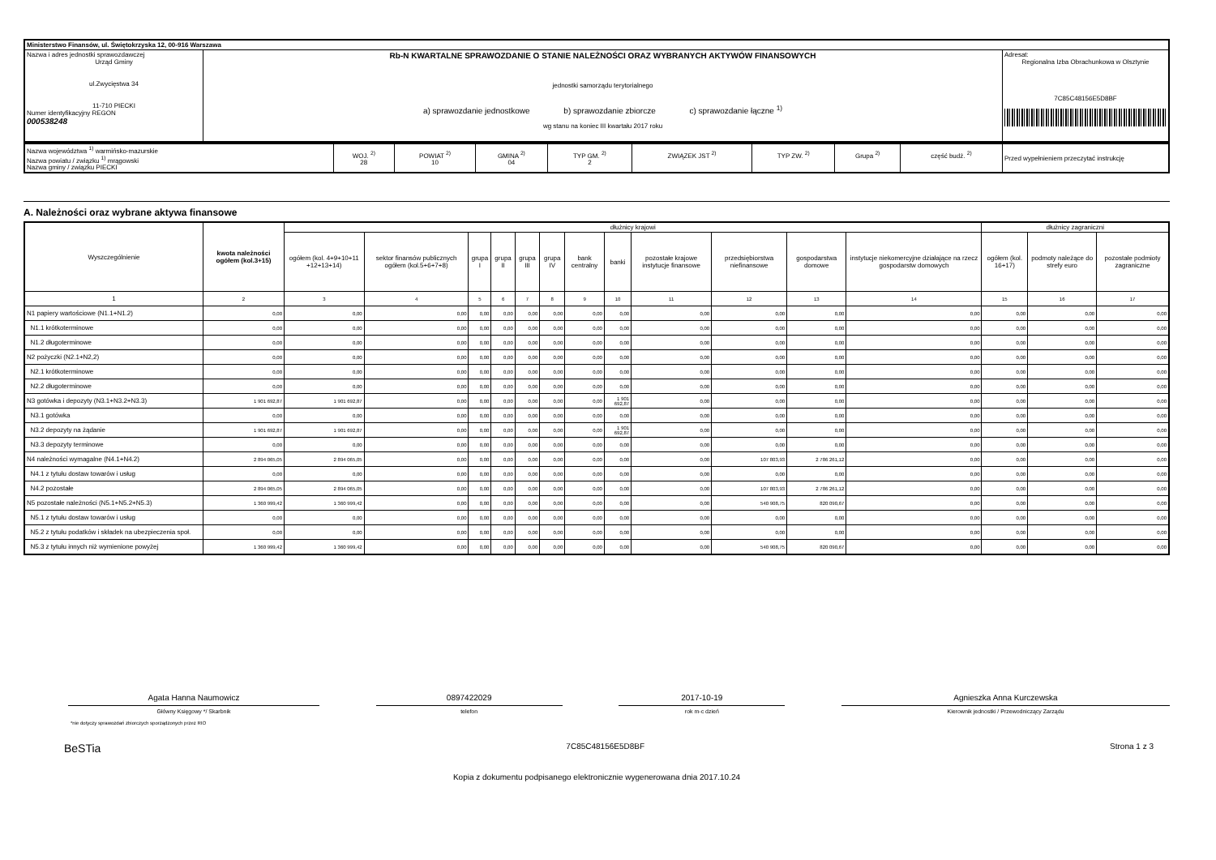| Ministerstwo Finansów, ul. Świętokrzyska 12, 00-916 Warszawa | | |
| Nazwa i adres jednostki sprawozdawczej Urząd Gminy ul.Zwycięstwa 34 11-710 PIECKI Numer identyfikacyjny REGON 000538248 | Rb-N KWARTALNE SPRAWOZDANIE O STANIE NALEŻNOŚCI ORAZ WYBRANYCH AKTYWÓW FINANSOWYCH jednostki samorządu terytorialnego a) sprawozdanie jednostkowe b) sprawozdanie zbiorcze c) sprawozdanie łączne <sup>1)</sup> wg stanu na koniec III kwartału 2017 roku | Adresat: Regionalna Izba Obrachunkowa w Olsztynie 7C85C48156E5D8BF |
| Nazwa województwa <sup>1)</sup> warmińsko-mazurskie Nazwa powiatu / związku <sup>1)</sup> mrągowski Nazwa gminy / związku PIECKI | WOJ. <sup>2)</sup> 28 | POWIAT <sup>2)</sup> 10 | GMINA <sup>2)</sup> 04 | TYP GM. <sup>2)</sup> 2 | ZWIĄZEK JST <sup>2)</sup> | TYP ZW. <sup>2)</sup> | Grupa <sup>2)</sup> | część budż. <sup>2)</sup> | Przed wypełnieniem przeczytać instrukcję |
A. Należności oraz wybrane aktywa finansowe
| Wyszczególnienie | kwota należności ogółem (kol.3+15) | dłużnicy krajowi | | | | | | | | | | | | dłużnicy zagraniczni | | |
| --- | --- | --- | --- | --- | --- | --- | --- | --- | --- | --- | --- | --- | --- | --- | --- | --- |
| | | ogółem (kol. 4+9+10+11 +12+13+14) | sektor finansów publicznych ogółem (kol.5+6+7+8) | grupa I | grupa II | grupa III | grupa IV | bank centralny | banki | pozostałe krajowe instytucje finansowe | przedsiębiorstwa niefinansowe | gospodarstwa domowe | instytucje niekomercyjne działające na rzecz gospodarstw domowych | ogółem (kol. 16+17) | podmoty należące do strefy euro | pozostałe podmioty zagraniczne |
| 1 | 2 | 3 | 4 | 5 | 6 | 7 | 8 | 9 | 10 | 11 | 12 | 13 | 14 | 15 | 16 | 17 |
| N1 papiery wartościowe (N1.1+N1.2) | 0,00 | 0,00 | 0,00 | 0,00 | 0,00 | 0,00 | 0,00 | 0,00 | 0,00 | 0,00 | 0,00 | 0,00 | 0,00 | 0,00 | 0,00 | 0,00 |
| N1.1 krótkoterminowe | 0,00 | 0,00 | 0,00 | 0,00 | 0,00 | 0,00 | 0,00 | 0,00 | 0,00 | 0,00 | 0,00 | 0,00 | 0,00 | 0,00 | 0,00 | 0,00 |
| N1.2 długoterminowe | 0,00 | 0,00 | 0,00 | 0,00 | 0,00 | 0,00 | 0,00 | 0,00 | 0,00 | 0,00 | 0,00 | 0,00 | 0,00 | 0,00 | 0,00 | 0,00 |
| N2 pożyczki (N2.1+N2,2) | 0,00 | 0,00 | 0,00 | 0,00 | 0,00 | 0,00 | 0,00 | 0,00 | 0,00 | 0,00 | 0,00 | 0,00 | 0,00 | 0,00 | 0,00 | 0,00 |
| N2.1 krótkoterminowe | 0,00 | 0,00 | 0,00 | 0,00 | 0,00 | 0,00 | 0,00 | 0,00 | 0,00 | 0,00 | 0,00 | 0,00 | 0,00 | 0,00 | 0,00 | 0,00 |
| N2.2 długoterminowe | 0,00 | 0,00 | 0,00 | 0,00 | 0,00 | 0,00 | 0,00 | 0,00 | 0,00 | 0,00 | 0,00 | 0,00 | 0,00 | 0,00 | 0,00 | 0,00 |
| N3 gotówka i depozyty (N3.1+N3.2+N3.3) | 1 901 692,87 | 1 901 692,87 | 0,00 | 0,00 | 0,00 | 0,00 | 0,00 | 0,00 | 1 901 692,87 | 0,00 | 0,00 | 0,00 | 0,00 | 0,00 | 0,00 | 0,00 |
| N3.1 gotówka | 0,00 | 0,00 | 0,00 | 0,00 | 0,00 | 0,00 | 0,00 | 0,00 | 0,00 | 0,00 | 0,00 | 0,00 | 0,00 | 0,00 | 0,00 | 0,00 |
| N3.2 depozyty na żądanie | 1 901 692,87 | 1 901 692,87 | 0,00 | 0,00 | 0,00 | 0,00 | 0,00 | 0,00 | 1 901 692,87 | 0,00 | 0,00 | 0,00 | 0,00 | 0,00 | 0,00 | 0,00 |
| N3.3 depozyty terminowe | 0,00 | 0,00 | 0,00 | 0,00 | 0,00 | 0,00 | 0,00 | 0,00 | 0,00 | 0,00 | 0,00 | 0,00 | 0,00 | 0,00 | 0,00 | 0,00 |
| N4 należności wymagalne (N4.1+N4.2) | 2 894 065,05 | 2 894 065,05 | 0,00 | 0,00 | 0,00 | 0,00 | 0,00 | 0,00 | 0,00 | 0,00 | 107 803,93 | 2 786 261,12 | 0,00 | 0,00 | 0,00 | 0,00 |
| N4.1 z tytułu dostaw towarów i usług | 0,00 | 0,00 | 0,00 | 0,00 | 0,00 | 0,00 | 0,00 | 0,00 | 0,00 | 0,00 | 0,00 | 0,00 | 0,00 | 0,00 | 0,00 | 0,00 |
| N4.2 pozostałe | 2 894 065,05 | 2 894 065,05 | 0,00 | 0,00 | 0,00 | 0,00 | 0,00 | 0,00 | 0,00 | 0,00 | 107 803,93 | 2 786 261,12 | 0,00 | 0,00 | 0,00 | 0,00 |
| N5 pozostałe należności (N5.1+N5.2+N5.3) | 1 360 999,42 | 1 360 999,42 | 0,00 | 0,00 | 0,00 | 0,00 | 0,00 | 0,00 | 0,00 | 0,00 | 540 908,75 | 820 090,67 | 0,00 | 0,00 | 0,00 | 0,00 |
| N5.1 z tytułu dostaw towarów i usług | 0,00 | 0,00 | 0,00 | 0,00 | 0,00 | 0,00 | 0,00 | 0,00 | 0,00 | 0,00 | 0,00 | 0,00 | 0,00 | 0,00 | 0,00 | 0,00 |
| N5.2 z tytułu podatków i składek na ubezpieczenia społ. | 0,00 | 0,00 | 0,00 | 0,00 | 0,00 | 0,00 | 0,00 | 0,00 | 0,00 | 0,00 | 0,00 | 0,00 | 0,00 | 0,00 | 0,00 | 0,00 |
| N5.3 z tytułu innych niż wymienione powyżej | 1 360 999,42 | 1 360 999,42 | 0,00 | 0,00 | 0,00 | 0,00 | 0,00 | 0,00 | 0,00 | 0,00 | 540 908,75 | 820 090,67 | 0,00 | 0,00 | 0,00 | 0,00 |
Agata Hanna Naumowicz
Główny Księgowy */ Skarbnik
0897422029
telefon
2017-10-19
rok m-c dzień
Agnieszka Anna Kurczewska
Kierownik jednostki / Przewodniczący Zarządu
*nie dotyczy sprawozdań zbiorczych sporządzonych przez RIO
BeSTia 7C85C48156E5D8BF Strona 1 z 3
Kopia z dokumentu podpisanego elektronicznie wygenerowana dnia 2017.10.24